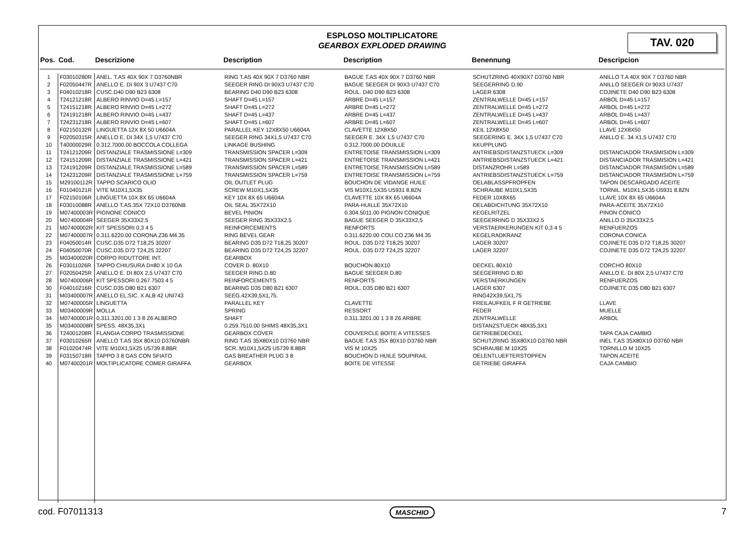ESPLOSO MOLTIPLICATORE
GEARBOX EXPLODED DRAWING
TAV. 020
| Pos. | Cod. | Descrizione | Description | Description | Benennung | Descripcion |
| --- | --- | --- | --- | --- | --- | --- |
| 1 | F03010280R | ANEL. T.AS 40X 90X 7 D3760NBR | RING T.AS 40X 90X 7 D3760 NBR | BAGUE T.AS 40X 90X 7 D3760 NBR | SCHUTZRING 40X90X7 D3760 NBR | ANILLO T.A 40X 90X 7 D3760 NBR |
| 2 | F02050447R | ANELLO E. DI 90X 3 U7437 C70 | SEEGER RING DI 90X3 U7437 C70 | BAGUE SEEGER DI 90X3 U7437 C70 | SEEGERRING D.90 | ANILLO SEEGER DI 90X3 U7437 |
| 3 | F04010218R | CUSC.D40 D90 B23 6308 | BEARING D40 D90 B23 6308 | ROUL. D40 D90 B23 6308 | LAGER 6308 | COJINETE D40 D90 B23 6308 |
| 4 | T24121218R | ALBERO RINVIO D=45 L=157 | SHAFT D=45 L=157 | ARBRE D=45 L=157 | ZENTRALWELLE D=45 L=157 | ARBOL D=45 L=157 |
| 5 | T24151218R | ALBERO RINVIO D=45 L=272 | SHAFT D=45 L=272 | ARBRE D=45 L=272 | ZENTRALWELLE D=45 L=272 | ARBOL D=45 L=272 |
| 6 | T24191218R | ALBERO RINVIO D=45 L=437 | SHAFT D=45 L=437 | ARBRE D=45 L=437 | ZENTRALWELLE D=45 L=437 | ARBOL D=45 L=437 |
| 7 | T24231218R | ALBERO RINVIO D=45 L=607 | SHAFT D=45 L=607 | ARBRE D=45 L=607 | ZENTRALWELLE D=45 L=607 | ARBOL D=45 L=607 |
| 8 | F02150132R | LINGUETTA 12X 8X 50 U6604A | PARALLEL KEY 12X8X50 U6604A | CLAVETTE 12X8X50 | KEIL 12X8X50 | LLAVE 12X8X50 |
| 9 | F02050315R | ANELLO E. DI 34X 1,5 U7437 C70 | SEEGER RING 34X1,5 U7437 C70 | SEEGER E. 34X 1,5 U7437 C70 | SEEGERING E. 34X 1,5 U7437 C70 | ANILLO E. 34 X1,5 U7437 C70 |
| 10 | T40000029R | 0.312.7000.00 BOCCOLA COLLEGA | LINKAGE BUSHING | 0.312.7000.00 DOUILLE | KKUPPLUNG | |
| 11 | T24121209R | DISTANZIALE TRASMISSIONE L=309 | TRANSMISSION SPACER L=309 | ENTRETOISE TRANSMISSION L=309 | ANTRIEBSDISTANZSTUECK L=309 | DISTANCIADOR TRASMISION L=309 |
| 12 | T24151209R | DISTANZIALE TRASMISSIONE L=421 | TRANSMISSION SPACER L=421 | ENTRETOISE TRANSMISSION L=421 | ANTRIEBSDISTANZSTUECK L=421 | DISTANCIADOR TRASMISION L=421 |
| 13 | T24191209R | DISTANZIALE TRASMISSIONE L=589 | TRANSMISSION SPACER L=589 | ENTRETOISE TRANSMISSION L=589 | DISTANZROHR L=589 | DISTANCIADOR TRASMISION L=589 |
| 14 | T24231209R | DISTANZIALE TRASMISSIONE L=759 | TRANSMISSION SPACER L=759 | ENTRETOISE TRANSMISSION L=759 | ANTRIEBSDISTANZSTUECK L=759 | DISTANCIADOR TRASMISION L=759 |
| 15 | M29100112R | TAPPO SCARICO OLIO | OIL OUTLET PLUG | BOUCHON DE VIDANGE HUILE | OELABLASSPFROPFEN | TAPON DESCARGADO ACEITE |
| 16 | F01040121R | VITE M10X1,5X35 | SCREW M10X1,5X35 | VIS M10X1,5X35 U5931 8.8ZN | SCHRAUBE M10X1,5X35 | TORNIL. M10X1,5X35 U5931 8.8ZN |
| 17 | F02150106R | LINGUETTA 10X 8X 65 U6604A | KEY 10X 8X 65 U6604A | CLAVETTE 10X 8X 65 U6604A | FEDER 10X8X65 | LLAVE 10X 8X 65 U6604A |
| 18 | F03010088R | ANELLO T.AS.35X 72X10 D3760NB | OIL SEAL 35X72X10 | PARA-HUILLE 35X72X10 | OELABDICHTUNG 35X72X10 | PARA-ACEITE 35X72X10 |
| 19 | M07400003R | PIGNONE CONICO | BEVEL PINION | 0.304.5011.00 PIGNON CONIQUE | KEGELRITZEL | PINON CONICO |
| 20 | M07400004R | SEEGER 35X33X2.5 | SEEGER RING 35X33X2.5 | BAGUE SEEGER D 35X33X2,5 | SEEGERRING D 35X33X2.5 | ANILLO D 35X33X2,5 |
| 21 | M07400002R | KIT SPESSORI 0,3 4 5 | REINFORCEMENTS | RENFORTS | VERSTAERKERUNGEN KIT 0,3 4 5 | RENFUERZOS |
| 22 | M07400007R | 0.311.6220.00 CORONA Z36 M4.35 | RING BEVEL GEAR | 0.311.6220.00 COU.CO.Z36 M4.35 | KEGELRADKRANZ | CORONA CONICA |
| 23 | F04050014R | CUSC.D35 D72 T18,25 30207 | BEARING D35 D72 T18,25 30207 | ROUL. D35 D72 T18,25 30207 | LAGER 30207 | COJINETE D35 D72 T18,25 30207 |
| 24 | F04050070R | CUSC.D35 D72 T24,25 32207 | BEARING D35 D72 T24,25 32207 | ROUL. D35 D72 T24,25 32207 | LAGER 32207 | COJINETE D35 D72 T24,25 32207 |
| 25 | M03400020R | CORPO RIDUTTORE INT. | GEARBOX | | | |
| 26 | F03011026R | TAPPO CHIUSURA D=80 X 10 GA | COVER D. 80X10 | BOUCHON 80X10 | DECKEL 80X10 | CORCHO 80X10 |
| 27 | F02050425R | ANELLO E. DI 80X 2,5 U7437 C70 | SEEGER RING D.80 | BAGUE SEEGER D.80 | SEEGERRING D.80 | ANILLO E. DI 80X 2,5 U7437 C70 |
| 28 | M07400006R | KIT SPESSORI 0.267.7503 4 5 | REINFORCEMENTS | RENFORTS | VERSTAERKUNGEN | RENFUERZOS |
| 30 | F04010216R | CUSC.D35 D80 B21 6307 | BEARING D35 D80 B21 6307 | ROUL. D35 D80 B21 6307 | LAGER 6307 | COJINETE D35 D80 B21 6307 |
| 31 | M03400007R | ANELLO EL.SIC. X ALB 42 UNI743 | SEEG.42X39,5X1,75. | | RING42X39,5X1,75 | |
| 32 | M07400005R | LINGUETTA | PARALLEL KEY | CLAVETTE | FREILAUFKEIL F R GETRIEBE | LLAVE |
| 33 | M03400009R | MOLLA | SPRING | RESSORT | FEDER | MUELLE |
| 34 | M07400001R | 0.311.3201.00 1 3 8 Z6 ALBERO | SHAFT | 0.311.3201.00 1 3 8 Z6 ARBRE | ZENTRALWELLE | ARBOL |
| 35 | M03400008R | SPESS. 48X35,3X1 | 0.259.7510.00 SHIMS 48X35,3X1 | | DISTANZSTUECK 48X35,3X1 | |
| 36 | T24001208R | FLANGIA CORPO TRASMISSIONE | GEARBOX COVER | COUVERCLE BOITE A VITESSES | GETRIEBEDECKEL | TAPA CAJA CAMBIO |
| 37 | F03010265R | ANELLO T.AS 35X 80X10 D3760NBR | RING T.AS 35X80X10 D3760 NBR | BAGUE T.AS 35X 80X10 D3760 NBR | SCHUTZRING 35X80X10 D3760 NBR | INEL T.AS 35X80X10 D3760 NBR |
| 38 | F01020474R | VITE M10X1,5X25 U5739 8.8BR | SCR. M10X1,5X25 U5739 8.8BR | VIS M 10X25 | SCHRAUBE M 10X25 | TORNILLO M 10X25 |
| 39 | F03150718R | TAPPO 3 8 GAS CON SFIATO | GAS BREATHER PLUG 3 8 | BOUCHON D HUILE SOUPIRAIL | OELENTLUEFTERSTOPFEN | TAPON ACEITE |
| 40 | M07400201R | MOLTIPLICATORE COMER GIRAFFA | GEARBOX | BOITE DE VITESSE | GETRIEBE GIRAFFA | CAJA CAMBIO |
cod. F07011313 MASCHIO 7